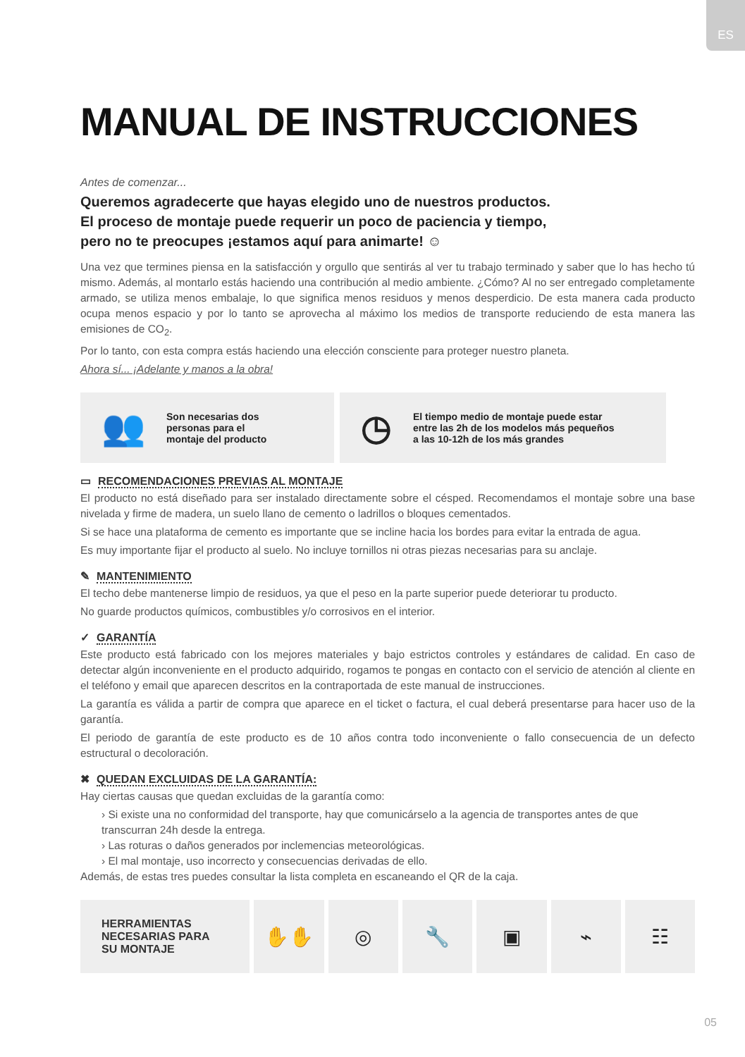ES
MANUAL DE INSTRUCCIONES
Antes de comenzar...
Queremos agradecerte que hayas elegido uno de nuestros productos.
El proceso de montaje puede requerir un poco de paciencia y tiempo,
pero no te preocupes ¡estamos aquí para animarte! ☺
Una vez que termines piensa en la satisfacción y orgullo que sentirás al ver tu trabajo terminado y saber que lo has hecho tú mismo. Además, al montarlo estás haciendo una contribución al medio ambiente. ¿Cómo? Al no ser entregado completamente armado, se utiliza menos embalaje, lo que significa menos residuos y menos desperdicio. De esta manera cada producto ocupa menos espacio y por lo tanto se aprovecha al máximo los medios de transporte reduciendo de esta manera las emisiones de CO<sub>2</sub>.
Por lo tanto, con esta compra estás haciendo una elección consciente para proteger nuestro planeta.
Ahora sí... ¡Adelante y manos a la obra!
👥 Son necesarias dos
personas para el
montaje del producto
◷ El tiempo medio de montaje puede estar
entre las 2h de los modelos más pequeños
a las 10-12h de los más grandes
▭ RECOMENDACIONES PREVIAS AL MONTAJE
El producto no está diseñado para ser instalado directamente sobre el césped. Recomendamos el montaje sobre una base nivelada y firme de madera, un suelo llano de cemento o ladrillos o bloques cementados.
Si se hace una plataforma de cemento es importante que se incline hacia los bordes para evitar la entrada de agua.
Es muy importante fijar el producto al suelo. No incluye tornillos ni otras piezas necesarias para su anclaje.
✎ MANTENIMIENTO
El techo debe mantenerse limpio de residuos, ya que el peso en la parte superior puede deteriorar tu producto.
No guarde productos químicos, combustibles y/o corrosivos en el interior.
✓ GARANTÍA
Este producto está fabricado con los mejores materiales y bajo estrictos controles y estándares de calidad. En caso de detectar algún inconveniente en el producto adquirido, rogamos te pongas en contacto con el servicio de atención al cliente en el teléfono y email que aparecen descritos en la contraportada de este manual de instrucciones.
La garantía es válida a partir de compra que aparece en el ticket o factura, el cual deberá presentarse para hacer uso de la garantía.
El periodo de garantía de este producto es de 10 años contra todo inconveniente o fallo consecuencia de un defecto estructural o decoloración.
✖ QUEDAN EXCLUIDAS DE LA GARANTÍA:
Hay ciertas causas que quedan excluidas de la garantía como:
› Si existe una no conformidad del transporte, hay que comunicárselo a la agencia de transportes antes de que transcurran 24h desde la entrega.
› Las roturas o daños generados por inclemencias meteorológicas.
› El mal montaje, uso incorrecto y consecuencias derivadas de ello.
Además, de estas tres puedes consultar la lista completa en escaneando el QR de la caja.
HERRAMIENTAS
NECESARIAS PARA
SU MONTAJE
✋✋ ◎ 🔧 ▣ ⌁ ☷
05